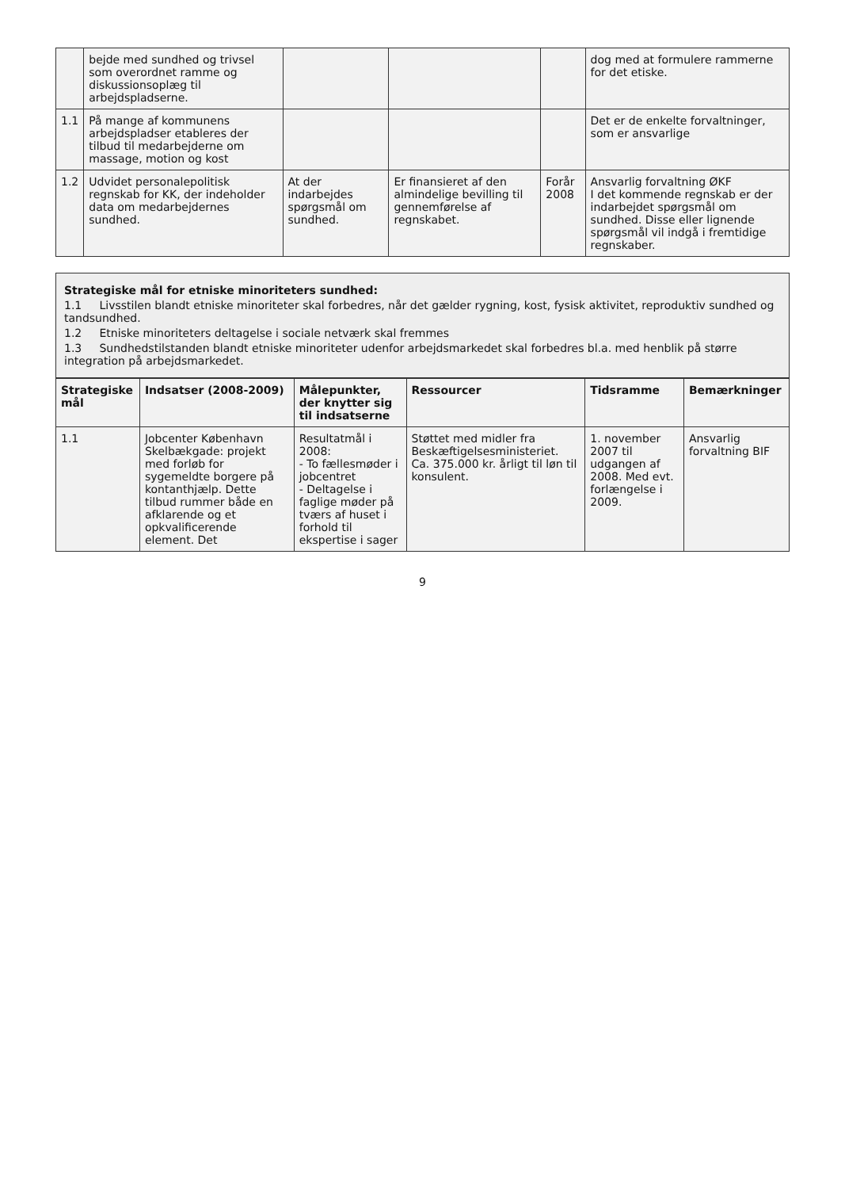| | bejde med sundhed og trivsel som overordnet ramme og diskussionsoplæg til arbejdspladserne. | | | | dog med at formulere rammerne for det etiske. |
| 1.1 | På mange af kommunens arbejdspladser etableres der tilbud til medarbejderne om massage, motion og kost | | | | Det er de enkelte forvaltninger, som er ansvarlige |
| 1.2 | Udvidet personalepolitisk regnskab for KK, der indeholder data om medarbejdernes sundhed. | At der indarbejdes spørgsmål om sundhed. | Er finansieret af den almindelige bevilling til gennemførelse af regnskabet. | Forår 2008 | Ansvarlig forvaltning ØKF I det kommende regnskab er der indarbejdet spørgsmål om sundhed. Disse eller lignende spørgsmål vil indgå i fremtidige regnskaber. |
Strategiske mål for etniske minoriteters sundhed:
1.1 Livsstilen blandt etniske minoriteter skal forbedres, når det gælder rygning, kost, fysisk aktivitet, reproduktiv sundhed og tandsundhed.
1.2 Etniske minoriteters deltagelse i sociale netværk skal fremmes
1.3 Sundhedstilstanden blandt etniske minoriteter udenfor arbejdsmarkedet skal forbedres bl.a. med henblik på større integration på arbejdsmarkedet.
| Strategiske mål | Indsatser (2008-2009) | Målepunkter, der knytter sig til indsatserne | Ressourcer | Tidsramme | Bemærkninger |
| --- | --- | --- | --- | --- | --- |
| 1.1 | Jobcenter København Skelbækgade: projekt med forløb for sygemeldte borgere på kontanthjælp. Dette tilbud rummer både en afklarende og et opkvalificerende element. Det | Resultatmål i 2008: - To fællesmøder i jobcentret - Deltagelse i faglige møder på tværs af huset i forhold til ekspertise i sager | Støttet med midler fra Beskæftigelsesministeriet. Ca. 375.000 kr. årligt til løn til konsulent. | 1. november 2007 til udgangen af 2008. Med evt. forlængelse i 2009. | Ansvarlig forvaltning BIF |
9